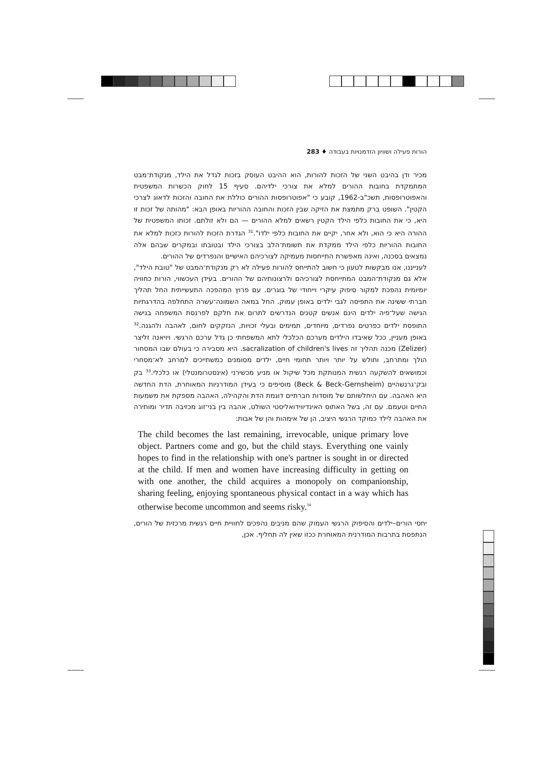הורות פעילה ושוויון הזדמנויות בעבודה ♦ 283
מכיר ודן בהיבט השני של הזכות להורות, הוא ההיבט העוסק בזכות לגדל את הילד, מנקודת־מבט המתמקדת בחובות ההורים למלא את צורכי ילדיהם. סעיף 15 לחוק הכשרות המשפטית והאפוטרופסות, תשכ"ב-1962, קובע כי "אפוטרופסות ההורים כוללת את החובה והזכות לדאוג לצרכי הקטין". השופט ברק מתמצת את הזיקה שבין הזכות והחובה ההוריות באופן הבא: "מהותה של זכות זו היא, כי את החובות כלפי הילד הקטין רשאים למלא ההורים — הם ולא זולתם. זכותו המשפטית של ההורה היא כי הוא, ולא אחר, יקיים את החובות כלפי ילדו".<sup>31</sup> הגדרת הזכות להורות כזכות למלא את החובות ההוריות כלפי הילד ממקדת את תשומת־הלב בצורכי הילד ובטובתו ובמקרים שבהם אלה נמצאים בסכנה, ואינה מאפשרת התייחסות מעמיקה לצורכיהם האישיים והנפרדים של ההורים.
לענייננו, אנו מבקשות לטעון כי חשוב להתייחס להורות פעילה לא רק מנקודת־המבט של "טובת הילד", אלא גם מנקודת־המבט המתייחסת לצורכיהם ולרצונותיהם של ההורים. בעידן העכשווי, הורות כחוויה יומיומית נהפכת למקור סיפוק עיקרי וייחודי של בוגרים. עם פרוץ המהפכה התעשייתית החל תהליך חברתי ששינה את התפיסה לגבי ילדים באופן עמוק. החל במאה השמונה־עשרה התחלפה בהדרגתיות הגישה שעל־פיה ילדים הינם אנשים קטנים הנדרשים לתרום את חלקם לפרנסת המשפחה בגישה התופסת ילדים כפרטים נפרדים, מיוחדים, תמימים ובעלי זכויות, הנזקקים לחום, לאהבה ולהגנה.<sup>32</sup> באופן מעניין, ככל שאיבדו הילדים מערכם הכלכלי לתא המשפחתי כן גדל ערכם הרגשי. ויויאנה זליצר (Zelizer) מכנה תהליך זה sacralization of children's lives. היא מסבירה כי בעולם שבו המסחור הולך ומתרחב, וחולש על יותר ויותר תחומי חיים, ילדים מסומנים כמשתייכים למרחב לא־מסחרי וכמושאים להשקעה רגשית המנותקת מכל שיקול או מניע מכשירני (אינסטרומנטלי) או כלכלי.<sup>33</sup> בק ובק־גרנשהיים (Beck & Beck-Gernsheim) מוסיפים כי בעידן המודרניות המאוחרת, הדת החדשה היא האהבה. עם היחלשותם של מוסדות חברתיים דוגמת הדת והקהילה, האהבה מספקת את משמעות החיים וטעמם. עם זה, בשל האתוס האינדיווידואליסטי השולט, אהבה בין בני־זוג מכזיבה תדיר ומותירה את האהבה לילד כמוקד הרגשי היציב, הן של אימהות והן של אבות:
The child becomes the last remaining, irrevocable, unique primary love object. Partners come and go, but the child stays. Everything one vainly hopes to find in the relationship with one's partner is sought in or directed at the child. If men and women have increasing difficulty in getting on with one another, the child acquires a monopoly on companionship, sharing feeling, enjoying spontaneous physical contact in a way which has otherwise become uncommon and seems risky.<sup>34</sup>
יחסי הורים–ילדים והסיפוק הרגשי העמוק שהם מניבים נהפכים לחוויית חיים רגשית מרכזית של הורים, הנתפסת בתרבות המודרנית המאוחרת ככזו שאין לה תחליף. אכן,